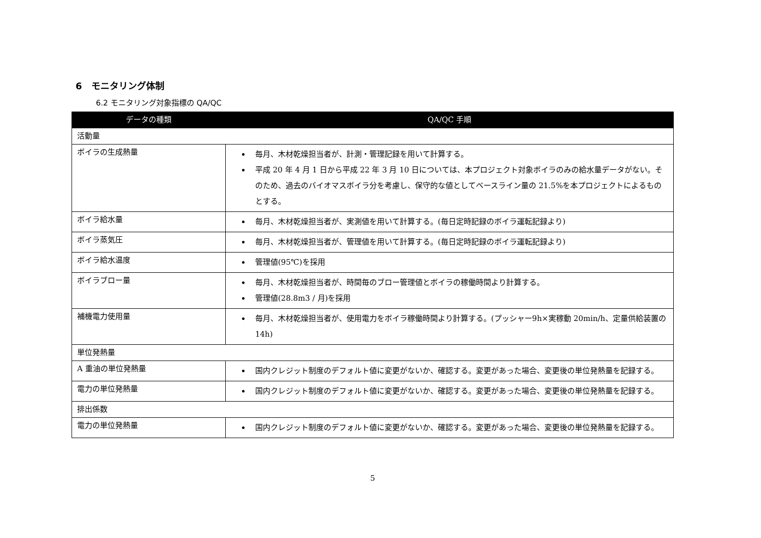6　モニタリング体制
6.2 モニタリング対象指標の QA/QC
| データの種類 | QA/QC 手順 |
| --- | --- |
| 活動量 | |
| ボイラの生成熱量 | 毎月、木材乾燥担当者が、計測・管理記録を用いて計算する。 平成 20 年 4 月 1 日から平成 22 年 3 月 10 日については、本プロジェクト対象ボイラのみの給水量データがない。そのため、過去のバイオマスボイラ分を考慮し、保守的な値としてベースライン量の 21.5%を本プロジェクトによるものとする。 |
| ボイラ給水量 | 毎月、木材乾燥担当者が、実測値を用いて計算する。(毎日定時記録のボイラ運転記録より) |
| ボイラ蒸気圧 | 毎月、木材乾燥担当者が、管理値を用いて計算する。(毎日定時記録のボイラ運転記録より) |
| ボイラ給水温度 | 管理値(95℃)を採用 |
| ボイラブロー量 | 毎月、木材乾燥担当者が、時間毎のブロー管理値とボイラの稼働時間より計算する。 管理値(28.8m3 / 月)を採用 |
| 補機電力使用量 | 毎月、木材乾燥担当者が、使用電力をボイラ稼働時間より計算する。(プッシャー9h×実稼動 20min/h、定量供給装置の 14h) |
| 単位発熱量 | |
| A 重油の単位発熱量 | 国内クレジット制度のデフォルト値に変更がないか、確認する。変更があった場合、変更後の単位発熱量を記録する。 |
| 電力の単位発熱量 | 国内クレジット制度のデフォルト値に変更がないか、確認する。変更があった場合、変更後の単位発熱量を記録する。 |
| 排出係数 | |
| 電力の単位発熱量 | 国内クレジット制度のデフォルト値に変更がないか、確認する。変更があった場合、変更後の単位発熱量を記録する。 |
5